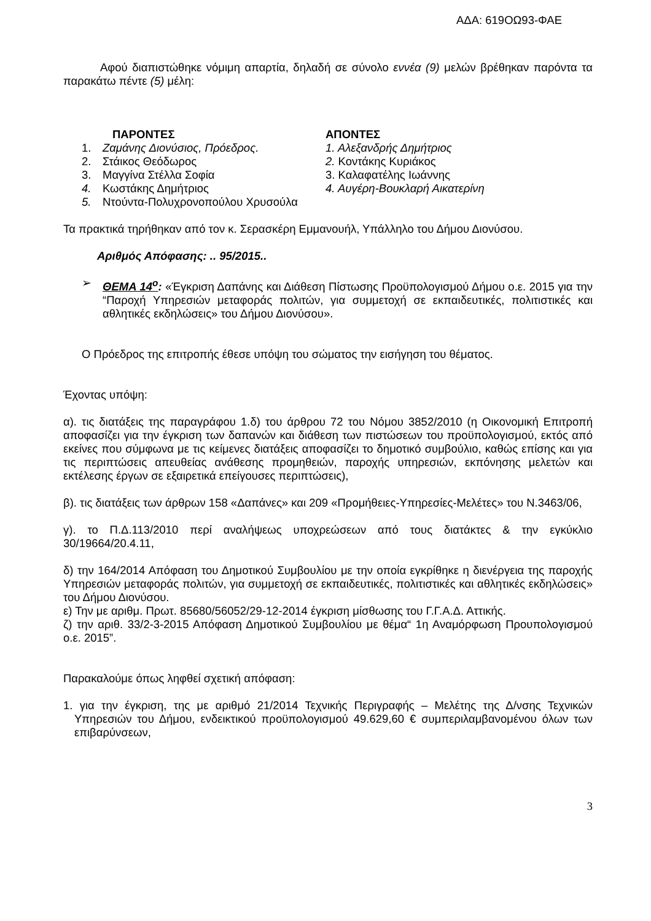ΑΔΑ: 619ΟΩ93-ΦΑΕ
Αφού διαπιστώθηκε νόμιμη απαρτία, δηλαδή σε σύνολο εννέα (9) μελών βρέθηκαν παρόντα τα παρακάτω πέντε (5) μέλη:
ΠΑΡΟΝΤΕΣ
1. Ζαμάνης Διονύσιος, Πρόεδρος.
2. Στάικος Θεόδωρος
3. Μαγγίνα Στέλλα Σοφία
4. Κωστάκης Δημήτριος
5. Ντούντα-Πολυχρονοπούλου Χρυσούλα
ΑΠΟΝΤΕΣ
1. Αλεξανδρής Δημήτριος
2. Κοντάκης Κυριάκος
3. Καλαφατέλης Ιωάννης
4. Αυγέρη-Βουκλαρή Αικατερίνη
Τα πρακτικά τηρήθηκαν από τον κ. Σερασκέρη Εμμανουήλ, Υπάλληλο του Δήμου Διονύσου.
Αριθμός Απόφασης: .. 95/2015..
➢ ΘΕΜΑ 14<sup>ο</sup>: «Έγκριση Δαπάνης και Διάθεση Πίστωσης Προϋπολογισμού Δήμου ο.ε. 2015 για την “Παροχή Υπηρεσιών μεταφοράς πολιτών, για συμμετοχή σε εκπαιδευτικές, πολιτιστικές και αθλητικές εκδηλώσεις» του Δήμου Διονύσου».
Ο Πρόεδρος της επιτροπής έθεσε υπόψη του σώματος την εισήγηση του θέματος.
Έχοντας υπόψη:
α). τις διατάξεις της παραγράφου 1.δ) του άρθρου 72 του Νόμου 3852/2010 (η Οικονομική Επιτροπή αποφασίζει για την έγκριση των δαπανών και διάθεση των πιστώσεων του προϋπολογισμού, εκτός από εκείνες που σύμφωνα με τις κείμενες διατάξεις αποφασίζει το δημοτικό συμβούλιο, καθώς επίσης και για τις περιπτώσεις απευθείας ανάθεσης προμηθειών, παροχής υπηρεσιών, εκπόνησης μελετών και εκτέλεσης έργων σε εξαιρετικά επείγουσες περιπτώσεις),
β). τις διατάξεις των άρθρων 158 «Δαπάνες» και 209 «Προμήθειες-Υπηρεσίες-Μελέτες» του Ν.3463/06,
γ). το Π.Δ.113/2010 περί αναλήψεως υποχρεώσεων από τους διατάκτες & την εγκύκλιο 30/19664/20.4.11,
δ) την 164/2014 Απόφαση του Δημοτικού Συμβουλίου με την οποία εγκρίθηκε η διενέργεια της παροχής Υπηρεσιών μεταφοράς πολιτών, για συμμετοχή σε εκπαιδευτικές, πολιτιστικές και αθλητικές εκδηλώσεις» του Δήμου Διονύσου.
ε) Την με αριθμ. Πρωτ. 85680/56052/29-12-2014 έγκριση μίσθωσης του Γ.Γ.Α.Δ. Αττικής.
ζ) την αριθ. 33/2-3-2015 Απόφαση Δημοτικού Συμβουλίου με θέμα“ 1η Αναμόρφωση Προυπολογισμού ο.ε. 2015”.
Παρακαλούμε όπως ληφθεί σχετική απόφαση:
1. για την έγκριση, της με αριθμό 21/2014 Τεχνικής Περιγραφής – Μελέτης της Δ/νσης Τεχνικών Υπηρεσιών του Δήμου, ενδεικτικού προϋπολογισμού 49.629,60 € συμπεριλαμβανομένου όλων των επιβαρύνσεων,
3